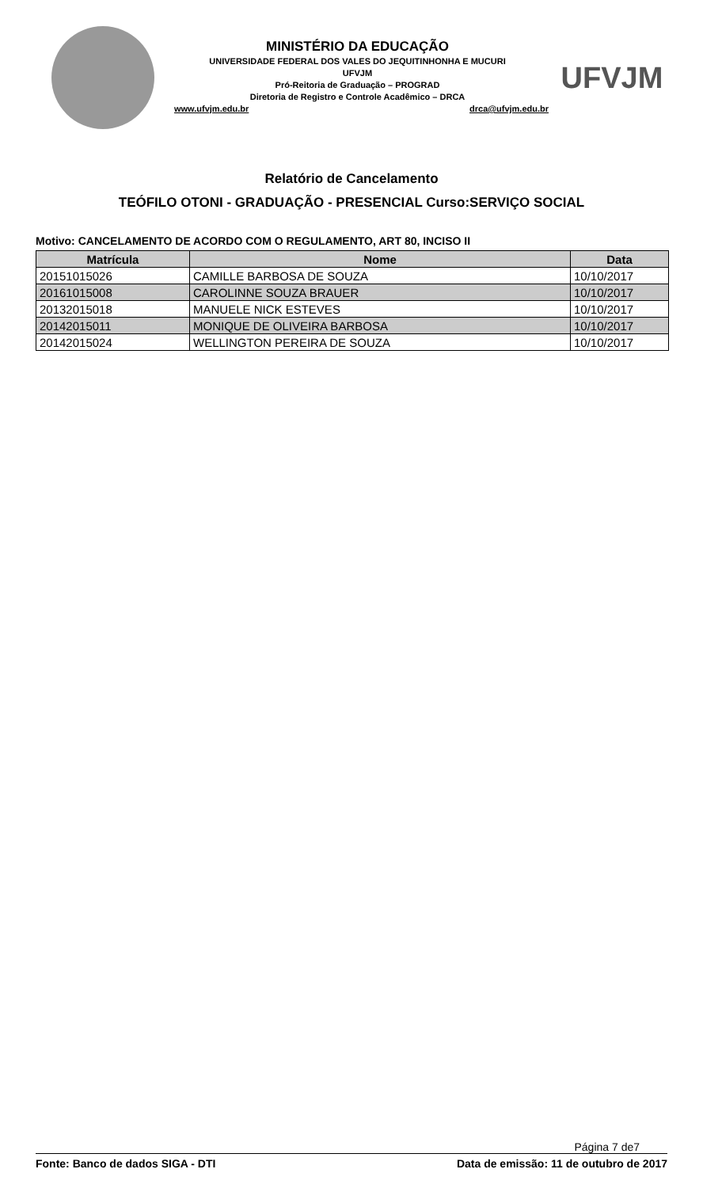MINISTÉRIO DA EDUCAÇÃO
UNIVERSIDADE FEDERAL DOS VALES DO JEQUITINHONHA E MUCURI
UFVJM
Pró-Reitoria de Graduação – PROGRAD
Diretoria de Registro e Controle Acadêmico – DRCA
www.ufvjm.edu.br drca@ufvjm.edu.br
UFVJM
Relatório de Cancelamento
TEÓFILO OTONI - GRADUAÇÃO - PRESENCIAL Curso:SERVIÇO SOCIAL
Motivo: CANCELAMENTO DE ACORDO COM O REGULAMENTO, ART 80, INCISO II
| Matrícula | Nome | Data |
| --- | --- | --- |
| 20151015026 | CAMILLE BARBOSA DE SOUZA | 10/10/2017 |
| 20161015008 | CAROLINNE SOUZA BRAUER | 10/10/2017 |
| 20132015018 | MANUELE NICK ESTEVES | 10/10/2017 |
| 20142015011 | MONIQUE DE OLIVEIRA BARBOSA | 10/10/2017 |
| 20142015024 | WELLINGTON PEREIRA DE SOUZA | 10/10/2017 |
Página 7 de7
Fonte: Banco de dados SIGA - DTI Data de emissão: 11 de outubro de 2017